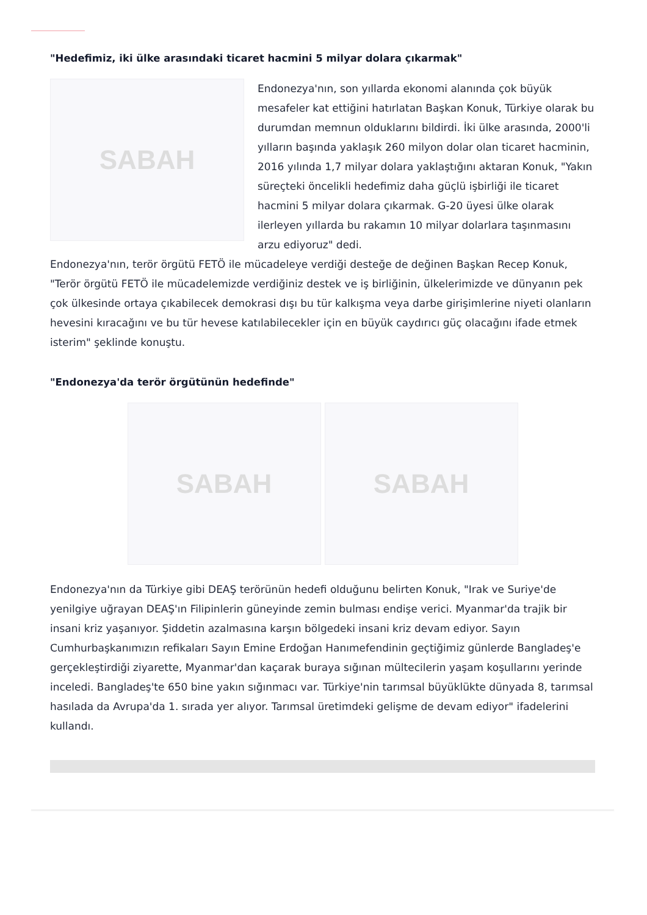"Hedefimiz, iki ülke arasındaki ticaret hacmini 5 milyar dolara çıkarmak"
SABAH
Endonezya'nın, son yıllarda ekonomi alanında çok büyük mesafeler kat ettiğini hatırlatan Başkan Konuk, Türkiye olarak bu durumdan memnun olduklarını bildirdi. İki ülke arasında, 2000'li yılların başında yaklaşık 260 milyon dolar olan ticaret hacminin, 2016 yılında 1,7 milyar dolara yaklaştığını aktaran Konuk, "Yakın süreçteki öncelikli hedefimiz daha güçlü işbirliği ile ticaret hacmini 5 milyar dolara çıkarmak. G-20 üyesi ülke olarak ilerleyen yıllarda bu rakamın 10 milyar dolarlara taşınmasını arzu ediyoruz" dedi.
Endonezya'nın, terör örgütü FETÖ ile mücadeleye verdiği desteğe de değinen Başkan Recep Konuk, "Terör örgütü FETÖ ile mücadelemizde verdiğiniz destek ve iş birliğinin, ülkelerimizde ve dünyanın pek çok ülkesinde ortaya çıkabilecek demokrasi dışı bu tür kalkışma veya darbe girişimlerine niyeti olanların hevesini kıracağını ve bu tür hevese katılabilecekler için en büyük caydırıcı güç olacağını ifade etmek isterim" şeklinde konuştu.
"Endonezya'da terör örgütünün hedefinde"
SABAH SABAH
Endonezya'nın da Türkiye gibi DEAŞ terörünün hedefi olduğunu belirten Konuk, "Irak ve Suriye'de yenilgiye uğrayan DEAŞ'ın Filipinlerin güneyinde zemin bulması endişe verici. Myanmar'da trajik bir insani kriz yaşanıyor. Şiddetin azalmasına karşın bölgedeki insani kriz devam ediyor. Sayın Cumhurbaşkanımızın refikaları Sayın Emine Erdoğan Hanımefendinin geçtiğimiz günlerde Bangladeş'e gerçekleştirdiği ziyarette, Myanmar'dan kaçarak buraya sığınan mültecilerin yaşam koşullarını yerinde inceledi. Bangladeş'te 650 bine yakın sığınmacı var. Türkiye'nin tarımsal büyüklükte dünyada 8, tarımsal hasılada da Avrupa'da 1. sırada yer alıyor. Tarımsal üretimdeki gelişme de devam ediyor" ifadelerini kullandı.